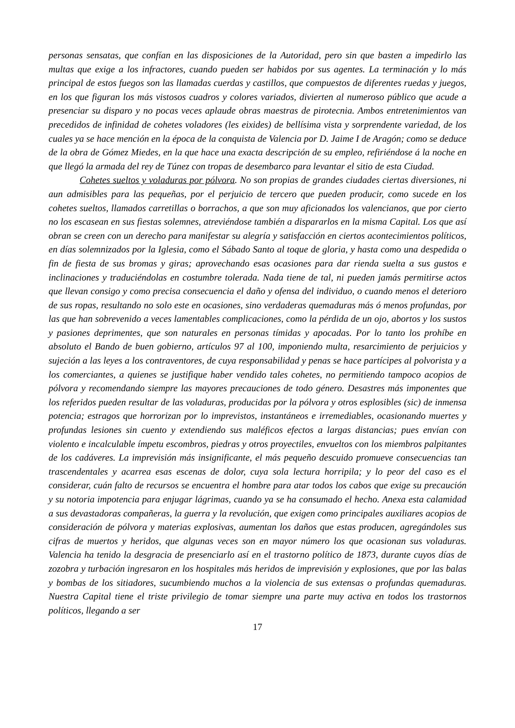personas sensatas, que confían en las disposiciones de la Autoridad, pero sin que basten a impedirlo las multas que exige a los infractores, cuando pueden ser habidos por sus agentes. La terminación y lo más principal de estos fuegos son las llamadas cuerdas y castillos, que compuestos de diferentes ruedas y juegos, en los que figuran los más vistosos cuadros y colores variados, divierten al numeroso público que acude a presenciar su disparo y no pocas veces aplaude obras maestras de pirotecnia. Ambos entretenimientos van precedidos de infinidad de cohetes voladores (les eixides) de bellísima vista y sorprendente variedad, de los cuales ya se hace mención en la época de la conquista de Valencia por D. Jaime I de Aragón; como se deduce de la obra de Gómez Miedes, en la que hace una exacta descripción de su empleo, refiriéndose á la noche en que llegó la armada del rey de Túnez con tropas de desembarco para levantar el sitio de esta Ciudad.
Cohetes sueltos y voladuras por pólvora. No son propias de grandes ciudades ciertas diversiones, ni aun admisibles para las pequeñas, por el perjuicio de tercero que pueden producir, como sucede en los cohetes sueltos, llamados carretillas o borrachos, a que son muy aficionados los valencianos, que por cierto no los escasean en sus fiestas solemnes, atreviéndose también a dispararlos en la misma Capital. Los que así obran se creen con un derecho para manifestar su alegría y satisfacción en ciertos acontecimientos políticos, en días solemnizados por la Iglesia, como el Sábado Santo al toque de gloria, y hasta como una despedida o fin de fiesta de sus bromas y giras; aprovechando esas ocasiones para dar rienda suelta a sus gustos e inclinaciones y traduciéndolas en costumbre tolerada. Nada tiene de tal, ni pueden jamás permitirse actos que llevan consigo y como precisa consecuencia el daño y ofensa del individuo, o cuando menos el deterioro de sus ropas, resultando no solo este en ocasiones, sino verdaderas quemaduras más ó menos profundas, por las que han sobrevenido a veces lamentables complicaciones, como la pérdida de un ojo, abortos y los sustos y pasiones deprimentes, que son naturales en personas tímidas y apocadas. Por lo tanto los prohíbe en absoluto el Bando de buen gobierno, artículos 97 al 100, imponiendo multa, resarcimiento de perjuicios y sujeción a las leyes a los contraventores, de cuya responsabilidad y penas se hace partícipes al polvorista y a los comerciantes, a quienes se justifique haber vendido tales cohetes, no permitiendo tampoco acopios de pólvora y recomendando siempre las mayores precauciones de todo género. Desastres más imponentes que los referidos pueden resultar de las voladuras, producidas por la pólvora y otros esplosibles (sic) de inmensa potencia; estragos que horrorizan por lo imprevistos, instantáneos e irremediables, ocasionando muertes y profundas lesiones sin cuento y extendiendo sus maléficos efectos a largas distancias; pues envían con violento e incalculable ímpetu escombros, piedras y otros proyectiles, envueltos con los miembros palpitantes de los cadáveres. La imprevisión más insignificante, el más pequeño descuido promueve consecuencias tan trascendentales y acarrea esas escenas de dolor, cuya sola lectura horripila; y lo peor del caso es el considerar, cuán falto de recursos se encuentra el hombre para atar todos los cabos que exige su precaución y su notoria impotencia para enjugar lágrimas, cuando ya se ha consumado el hecho. Anexa esta calamidad a sus devastadoras compañeras, la guerra y la revolución, que exigen como principales auxiliares acopios de consideración de pólvora y materias explosivas, aumentan los daños que estas producen, agregándoles sus cifras de muertos y heridos, que algunas veces son en mayor número los que ocasionan sus voladuras. Valencia ha tenido la desgracia de presenciarlo así en el trastorno político de 1873, durante cuyos días de zozobra y turbación ingresaron en los hospitales más heridos de imprevisión y explosiones, que por las balas y bombas de los sitiadores, sucumbiendo muchos a la violencia de sus extensas o profundas quemaduras. Nuestra Capital tiene el triste privilegio de tomar siempre una parte muy activa en todos los trastornos políticos, llegando a ser
17